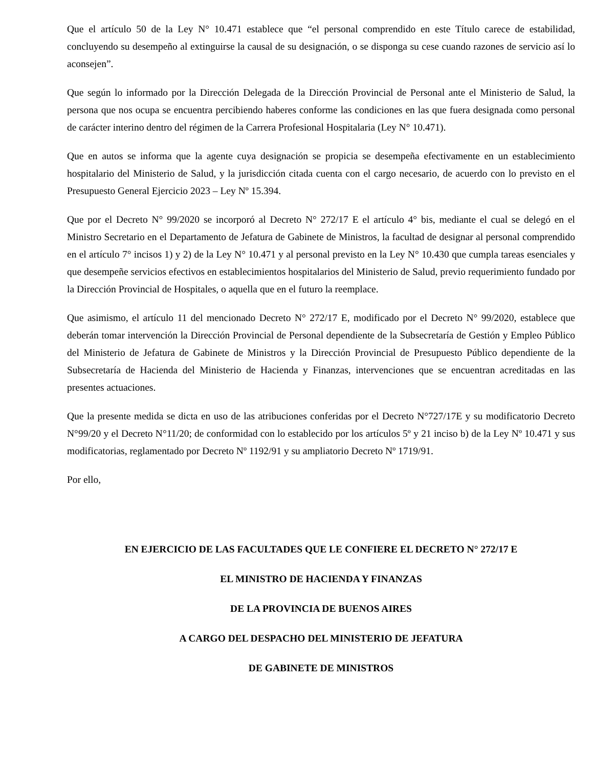Que el artículo 50 de la Ley N° 10.471 establece que “el personal comprendido en este Título carece de estabilidad, concluyendo su desempeño al extinguirse la causal de su designación, o se disponga su cese cuando razones de servicio así lo aconsejen”.
Que según lo informado por la Dirección Delegada de la Dirección Provincial de Personal ante el Ministerio de Salud, la persona que nos ocupa se encuentra percibiendo haberes conforme las condiciones en las que fuera designada como personal de carácter interino dentro del régimen de la Carrera Profesional Hospitalaria (Ley N° 10.471).
Que en autos se informa que la agente cuya designación se propicia se desempeña efectivamente en un establecimiento hospitalario del Ministerio de Salud, y la jurisdicción citada cuenta con el cargo necesario, de acuerdo con lo previsto en el Presupuesto General Ejercicio 2023 – Ley Nº 15.394.
Que por el Decreto N° 99/2020 se incorporó al Decreto N° 272/17 E el artículo 4° bis, mediante el cual se delegó en el Ministro Secretario en el Departamento de Jefatura de Gabinete de Ministros, la facultad de designar al personal comprendido en el artículo 7° incisos 1) y 2) de la Ley N° 10.471 y al personal previsto en la Ley N° 10.430 que cumpla tareas esenciales y que desempeñe servicios efectivos en establecimientos hospitalarios del Ministerio de Salud, previo requerimiento fundado por la Dirección Provincial de Hospitales, o aquella que en el futuro la reemplace.
Que asimismo, el artículo 11 del mencionado Decreto N° 272/17 E, modificado por el Decreto N° 99/2020, establece que deberán tomar intervención la Dirección Provincial de Personal dependiente de la Subsecretaría de Gestión y Empleo Público del Ministerio de Jefatura de Gabinete de Ministros y la Dirección Provincial de Presupuesto Público dependiente de la Subsecretaría de Hacienda del Ministerio de Hacienda y Finanzas, intervenciones que se encuentran acreditadas en las presentes actuaciones.
Que la presente medida se dicta en uso de las atribuciones conferidas por el Decreto N°727/17E y su modificatorio Decreto N°99/20 y el Decreto N°11/20; de conformidad con lo establecido por los artículos 5º y 21 inciso b) de la Ley Nº 10.471 y sus modificatorias, reglamentado por Decreto Nº 1192/91 y su ampliatorio Decreto Nº 1719/91.
Por ello,
EN EJERCICIO DE LAS FACULTADES QUE LE CONFIERE EL DECRETO N° 272/17 E
EL MINISTRO DE HACIENDA Y FINANZAS
DE LA PROVINCIA DE BUENOS AIRES
A CARGO DEL DESPACHO DEL MINISTERIO DE JEFATURA
DE GABINETE DE MINISTROS